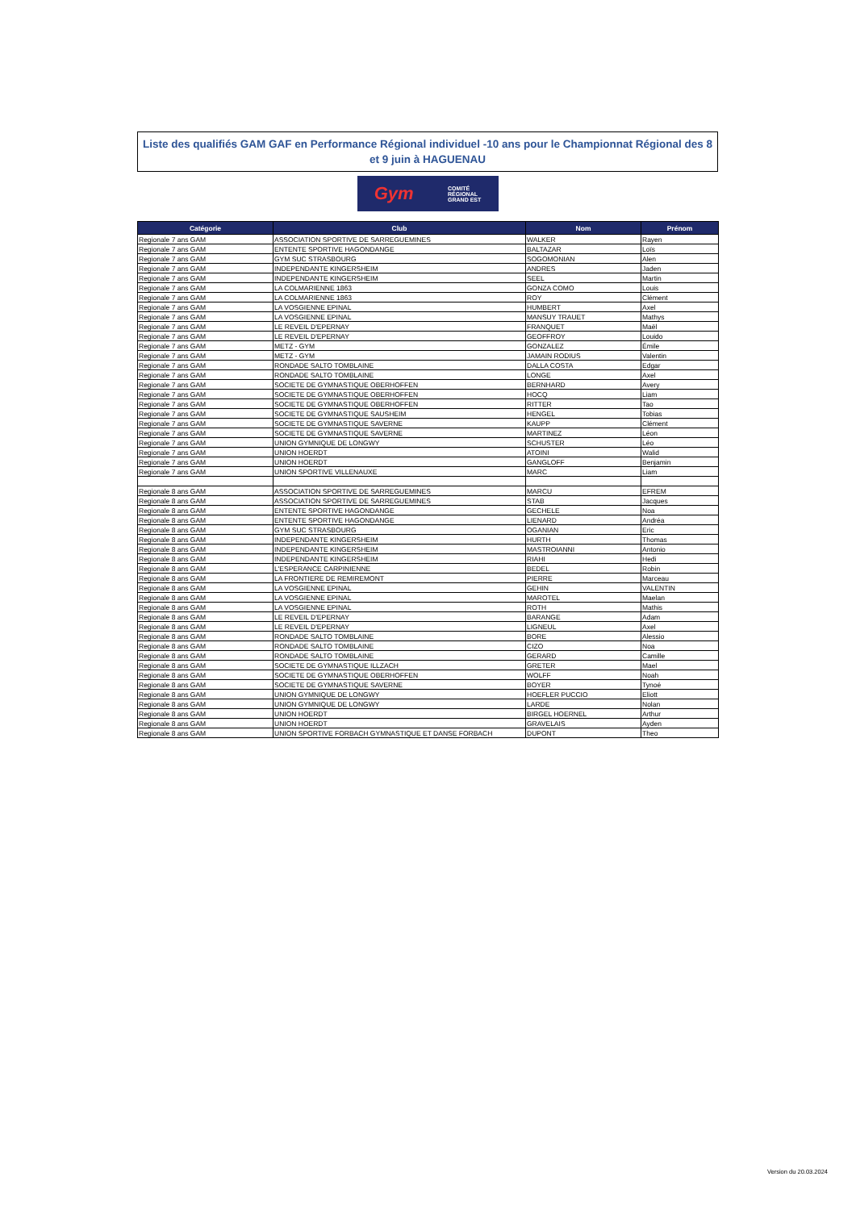Liste des qualifiés GAM GAF en Performance Régional individuel -10 ans pour le Championnat Régional des 8 et 9 juin à HAGUENAU
Gym COMITÉ
RÉGIONAL
GRAND EST
| Catégorie | Club | Nom | Prénom |
| --- | --- | --- | --- |
| Regionale 7 ans GAM | ASSOCIATION SPORTIVE DE SARREGUEMINES | WALKER | Rayen |
| Regionale 7 ans GAM | ENTENTE SPORTIVE HAGONDANGE | BALTAZAR | Loïs |
| Regionale 7 ans GAM | GYM SUC STRASBOURG | SOGOMONIAN | Alen |
| Regionale 7 ans GAM | INDEPENDANTE KINGERSHEIM | ANDRES | Jaden |
| Regionale 7 ans GAM | INDEPENDANTE KINGERSHEIM | SEEL | Martin |
| Regionale 7 ans GAM | LA COLMARIENNE 1863 | GONZA COMO | Louis |
| Regionale 7 ans GAM | LA COLMARIENNE 1863 | ROY | Clément |
| Regionale 7 ans GAM | LA VOSGIENNE EPINAL | HUMBERT | Axel |
| Regionale 7 ans GAM | LA VOSGIENNE EPINAL | MANSUY TRAUET | Mathys |
| Regionale 7 ans GAM | LE REVEIL D'EPERNAY | FRANQUET | Maël |
| Regionale 7 ans GAM | LE REVEIL D'EPERNAY | GEOFFROY | Louido |
| Regionale 7 ans GAM | METZ - GYM | GONZALEZ | Émile |
| Regionale 7 ans GAM | METZ - GYM | JAMAIN RODIUS | Valentin |
| Regionale 7 ans GAM | RONDADE SALTO TOMBLAINE | DALLA COSTA | Edgar |
| Regionale 7 ans GAM | RONDADE SALTO TOMBLAINE | LONGE | Axel |
| Regionale 7 ans GAM | SOCIETE DE GYMNASTIQUE OBERHOFFEN | BERNHARD | Avery |
| Regionale 7 ans GAM | SOCIETE DE GYMNASTIQUE OBERHOFFEN | HOCQ | Liam |
| Regionale 7 ans GAM | SOCIETE DE GYMNASTIQUE OBERHOFFEN | RITTER | Tao |
| Regionale 7 ans GAM | SOCIETE DE GYMNASTIQUE SAUSHEIM | HENGEL | Tobias |
| Regionale 7 ans GAM | SOCIETE DE GYMNASTIQUE SAVERNE | KAUPP | Clément |
| Regionale 7 ans GAM | SOCIETE DE GYMNASTIQUE SAVERNE | MARTINEZ | Léon |
| Regionale 7 ans GAM | UNION GYMNIQUE DE LONGWY | SCHUSTER | Léo |
| Regionale 7 ans GAM | UNION HOERDT | ATOINI | Walid |
| Regionale 7 ans GAM | UNION HOERDT | GANGLOFF | Benjamin |
| Regionale 7 ans GAM | UNION SPORTIVE VILLENAUXE | MARC | Liam |
| Regionale 8 ans GAM | ASSOCIATION SPORTIVE DE SARREGUEMINES | MARCU | EFREM |
| Regionale 8 ans GAM | ASSOCIATION SPORTIVE DE SARREGUEMINES | STAB | Jacques |
| Regionale 8 ans GAM | ENTENTE SPORTIVE HAGONDANGE | GECHELE | Noa |
| Regionale 8 ans GAM | ENTENTE SPORTIVE HAGONDANGE | LIENARD | Andréa |
| Regionale 8 ans GAM | GYM SUC STRASBOURG | OGANIAN | Eric |
| Regionale 8 ans GAM | INDEPENDANTE KINGERSHEIM | HURTH | Thomas |
| Regionale 8 ans GAM | INDEPENDANTE KINGERSHEIM | MASTROIANNI | Antonio |
| Regionale 8 ans GAM | INDEPENDANTE KINGERSHEIM | RIAHI | Hedi |
| Regionale 8 ans GAM | L'ESPERANCE CARPINIENNE | BEDEL | Robin |
| Regionale 8 ans GAM | LA FRONTIERE DE REMIREMONT | PIERRE | Marceau |
| Regionale 8 ans GAM | LA VOSGIENNE EPINAL | GEHIN | VALENTIN |
| Regionale 8 ans GAM | LA VOSGIENNE EPINAL | MAROTEL | Maelan |
| Regionale 8 ans GAM | LA VOSGIENNE EPINAL | ROTH | Mathis |
| Regionale 8 ans GAM | LE REVEIL D'EPERNAY | BARANGE | Adam |
| Regionale 8 ans GAM | LE REVEIL D'EPERNAY | LIGNEUL | Axel |
| Regionale 8 ans GAM | RONDADE SALTO TOMBLAINE | BORE | Alessio |
| Regionale 8 ans GAM | RONDADE SALTO TOMBLAINE | CIZO | Noa |
| Regionale 8 ans GAM | RONDADE SALTO TOMBLAINE | GERARD | Camille |
| Regionale 8 ans GAM | SOCIETE DE GYMNASTIQUE ILLZACH | GRETER | Mael |
| Regionale 8 ans GAM | SOCIETE DE GYMNASTIQUE OBERHOFFEN | WOLFF | Noah |
| Regionale 8 ans GAM | SOCIETE DE GYMNASTIQUE SAVERNE | BOYER | Tynoé |
| Regionale 8 ans GAM | UNION GYMNIQUE DE LONGWY | HOEFLER PUCCIO | Eliott |
| Regionale 8 ans GAM | UNION GYMNIQUE DE LONGWY | LARDE | Nolan |
| Regionale 8 ans GAM | UNION HOERDT | BIRGEL HOERNEL | Arthur |
| Regionale 8 ans GAM | UNION HOERDT | GRAVELAIS | Ayden |
| Regionale 8 ans GAM | UNION SPORTIVE FORBACH GYMNASTIQUE ET DANSE FORBACH | DUPONT | Theo |
Version du 20.03.2024